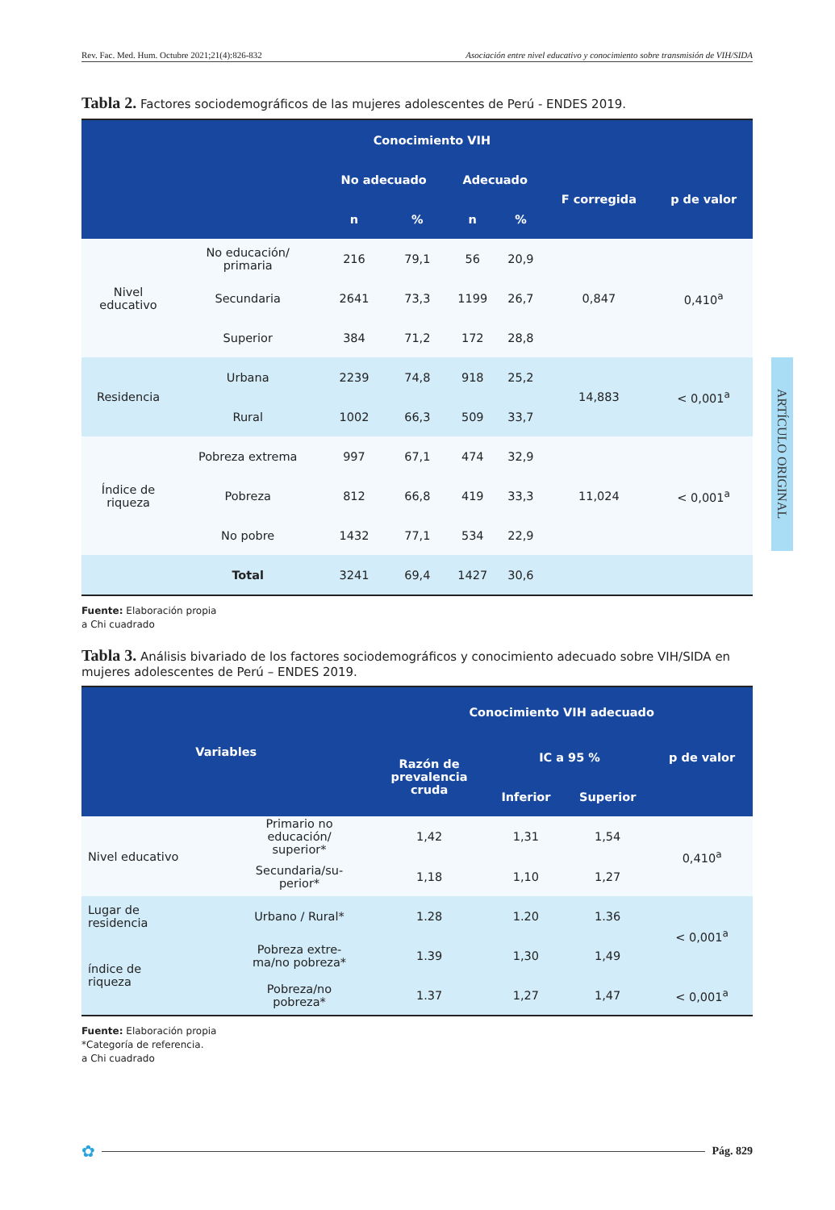Rev. Fac. Med. Hum. Octubre 2021;21(4):826-832 Asociación entre nivel educativo y conocimiento sobre transmisión de VIH/SIDA
ARTÍCULO ORIGINAL
Tabla 2. Factores sociodemográficos de las mujeres adolescentes de Perú - ENDES 2019.
| | | Conocimiento VIH | | | | | |
| --- | --- | --- | --- | --- | --- | --- | --- |
| | | No adecuado | | Adecuado | | F corregida | p de valor |
| | | n | % | n | % | | |
| Nivel educativo | No educación/ primaria | 216 | 79,1 | 56 | 20,9 | 0,847 | 0,410<sup>a</sup> |
| | Secundaria | 2641 | 73,3 | 1199 | 26,7 | | |
| | Superior | 384 | 71,2 | 172 | 28,8 | | |
| Residencia | Urbana | 2239 | 74,8 | 918 | 25,2 | 14,883 | < 0,001<sup>a</sup> |
| | Rural | 1002 | 66,3 | 509 | 33,7 | | |
| Índice de riqueza | Pobreza extrema | 997 | 67,1 | 474 | 32,9 | 11,024 | < 0,001<sup>a</sup> |
| | Pobreza | 812 | 66,8 | 419 | 33,3 | | |
| | No pobre | 1432 | 77,1 | 534 | 22,9 | | |
| | Total | 3241 | 69,4 | 1427 | 30,6 | | |
Fuente: Elaboración propia
a Chi cuadrado
Tabla 3. Análisis bivariado de los factores sociodemográficos y conocimiento adecuado sobre VIH/SIDA en mujeres adolescentes de Perú – ENDES 2019.
| Variables | | Conocimiento VIH adecuado | | | |
| --- | --- | --- | --- | --- | --- |
| | | Razón de prevalencia cruda | IC a 95 % | | p de valor |
| | | | Inferior | Superior | |
| Nivel educativo | Primario no educación/ superior* | 1,42 | 1,31 | 1,54 | 0,410<sup>a</sup> |
| | Secundaria/su- perior* | 1,18 | 1,10 | 1,27 | |
| Lugar de residencia | Urbano / Rural* | 1.28 | 1.20 | 1.36 | < 0,001<sup>a</sup> |
| índice de riqueza | Pobreza extre- ma/no pobreza* | 1.39 | 1,30 | 1,49 | |
| | Pobreza/no pobreza* | 1.37 | 1,27 | 1,47 | < 0,001<sup>a</sup> |
Fuente: Elaboración propia
*Categoría de referencia.
a Chi cuadrado
✿ Pág. 829